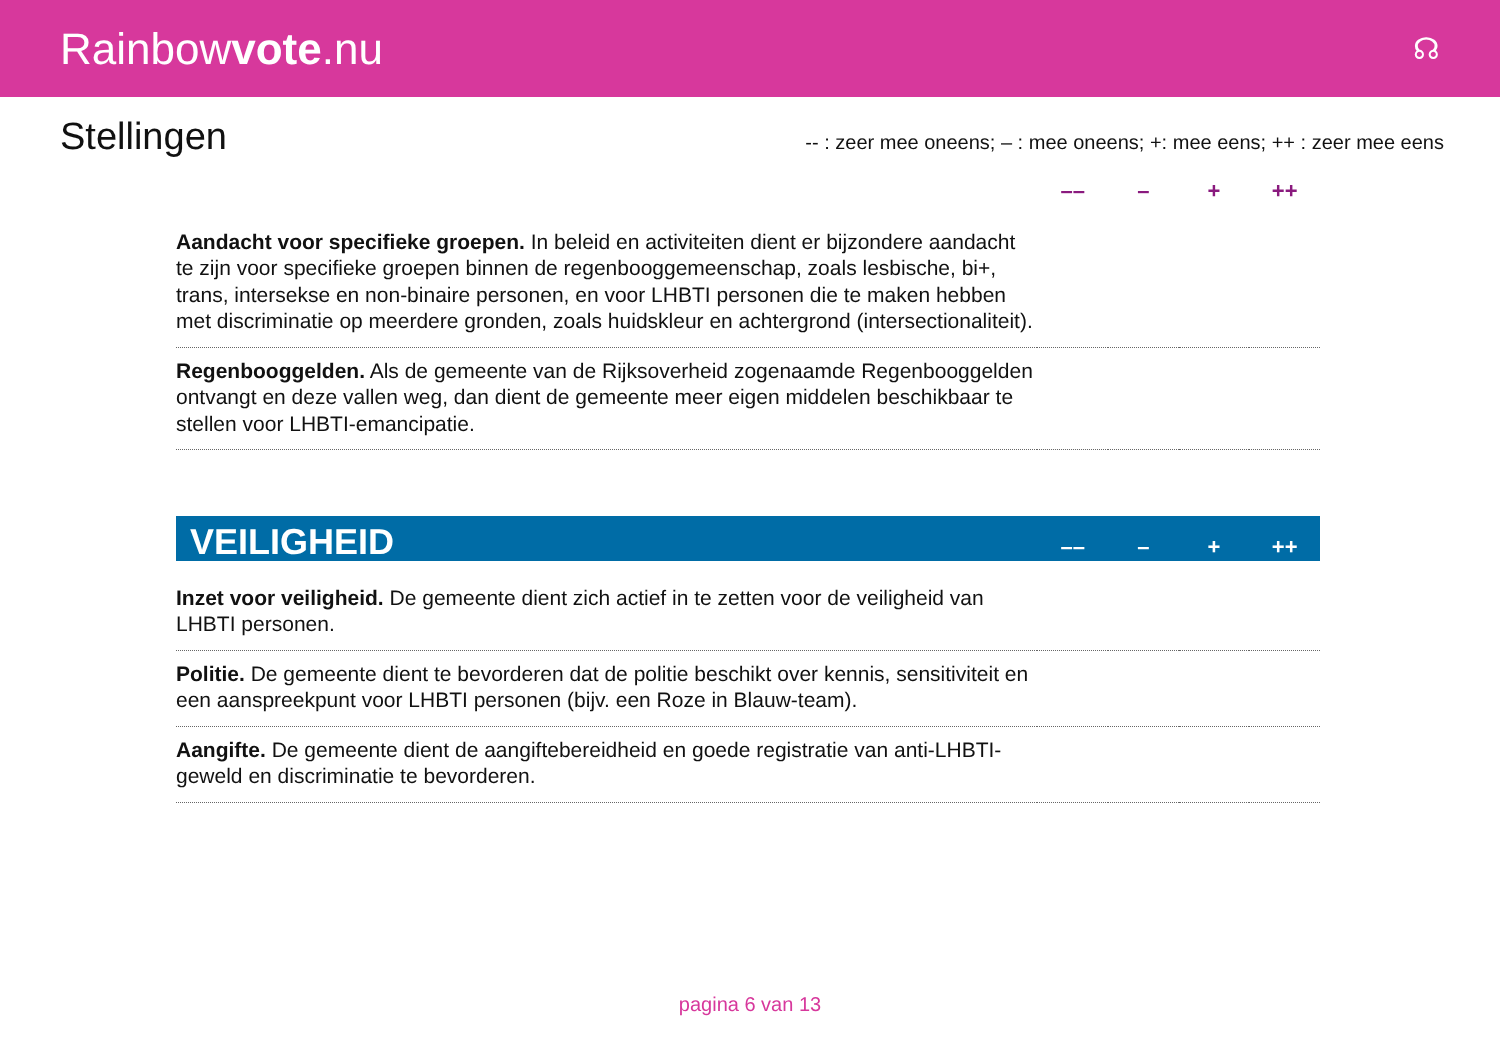Rainbowvote.nu
☊
Stellingen
-- : zeer mee oneens; – : mee oneens; +: mee eens; ++ : zeer mee eens
| | –– | – | + | ++ |
| --- | --- | --- | --- | --- |
| Aandacht voor specifieke groepen. In beleid en activiteiten dient er bijzondere aandacht te zijn voor specifieke groepen binnen de regenbooggemeenschap, zoals lesbische, bi+, trans, intersekse en non-binaire personen, en voor LHBTI personen die te maken hebben met discriminatie op meerdere gronden, zoals huidskleur en achtergrond (intersectionaliteit). | | | | |
| Regenbooggelden. Als de gemeente van de Rijksoverheid zogenaamde Regenbooggelden ontvangt en deze vallen weg, dan dient de gemeente meer eigen middelen beschikbaar te stellen voor LHBTI-emancipatie. | | | | |
| VEILIGHEID | –– | – | + | ++ |
| Inzet voor veiligheid. De gemeente dient zich actief in te zetten voor de veiligheid van LHBTI personen. | | | | |
| Politie. De gemeente dient te bevorderen dat de politie beschikt over kennis, sensitiviteit en een aanspreekpunt voor LHBTI personen (bijv. een Roze in Blauw-team). | | | | |
| Aangifte. De gemeente dient de aangiftebereidheid en goede registratie van anti-LHBTI-geweld en discriminatie te bevorderen. | | | | |
pagina 6 van 13